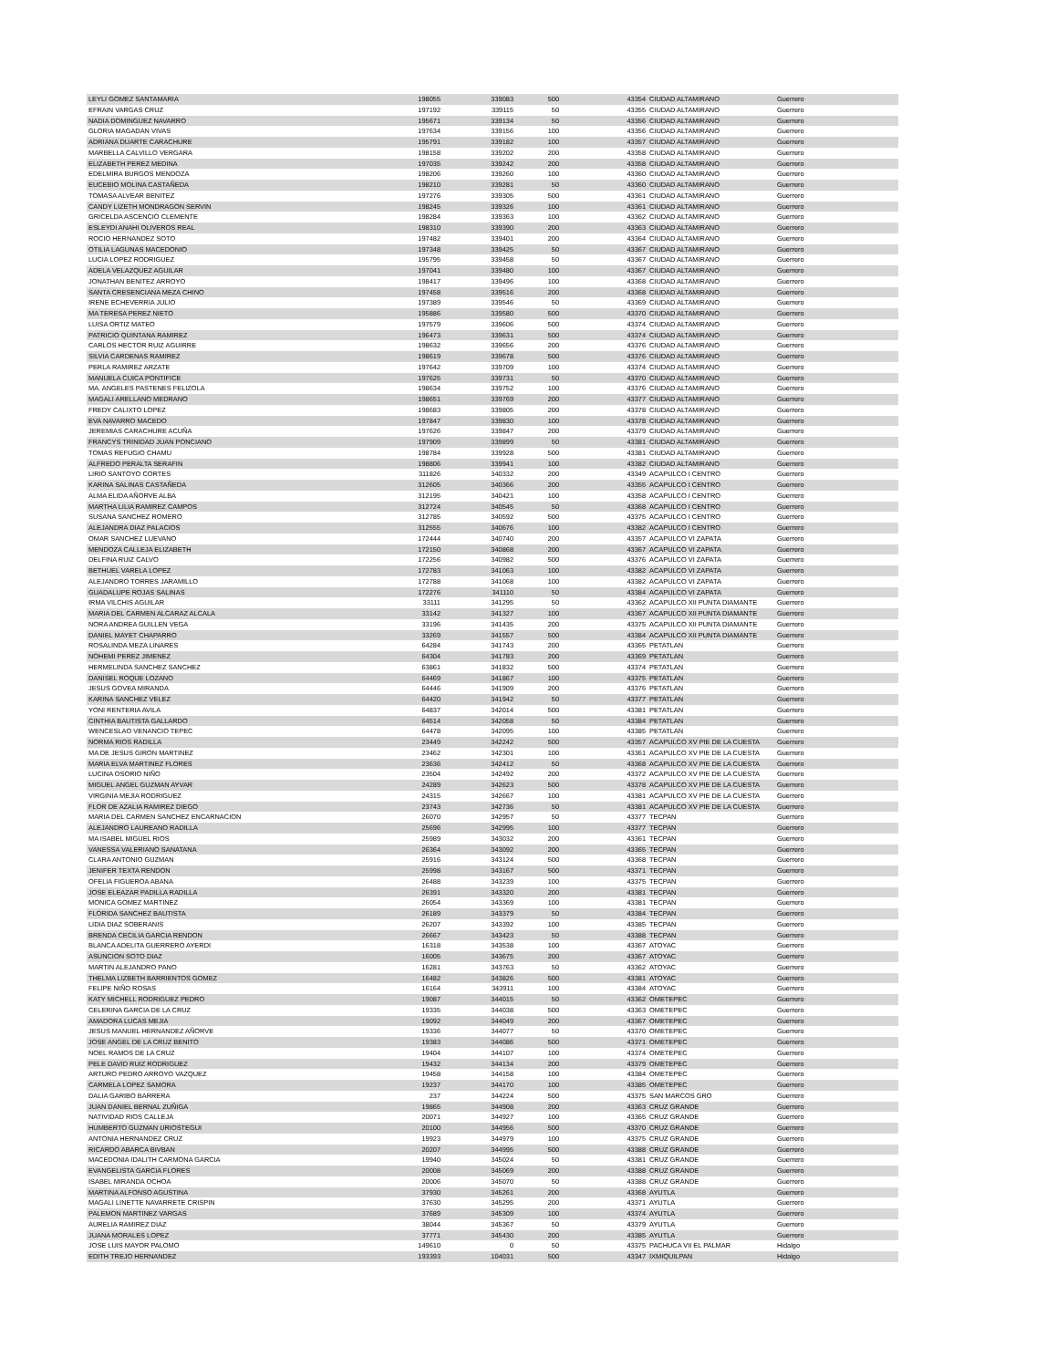| LEYLI GOMEZ SANTAMARIA | 198055 | 339083 | 500 | 43354 | CIUDAD ALTAMIRANO | Guerrero |
| EFRAIN VARGAS CRUZ | 197192 | 339115 | 50 | 43355 | CIUDAD ALTAMIRANO | Guerrero |
| NADIA DOMINGUEZ NAVARRO | 195671 | 339134 | 50 | 43356 | CIUDAD ALTAMIRANO | Guerrero |
| GLORIA MAGADAN VIVAS | 197634 | 339156 | 100 | 43356 | CIUDAD ALTAMIRANO | Guerrero |
| ADRIANA DUARTE CARACHURE | 195791 | 339182 | 100 | 43357 | CIUDAD ALTAMIRANO | Guerrero |
| MARBELLA CALVILLO VERGARA | 198158 | 339202 | 200 | 43358 | CIUDAD ALTAMIRANO | Guerrero |
| ELIZABETH PEREZ MEDINA | 197035 | 339242 | 200 | 43358 | CIUDAD ALTAMIRANO | Guerrero |
| EDELMIRA BURGOS MENDOZA | 198206 | 339260 | 100 | 43360 | CIUDAD ALTAMIRANO | Guerrero |
| EUCEBIO MOLINA CASTAÑEDA | 198210 | 339281 | 50 | 43360 | CIUDAD ALTAMIRANO | Guerrero |
| TOMASA ALVEAR BENITEZ | 197276 | 339305 | 500 | 43361 | CIUDAD ALTAMIRANO | Guerrero |
| CANDY LIZETH MONDRAGON SERVIN | 198245 | 339326 | 100 | 43361 | CIUDAD ALTAMIRANO | Guerrero |
| GRICELDA ASCENCIO CLEMENTE | 198284 | 339363 | 100 | 43362 | CIUDAD ALTAMIRANO | Guerrero |
| ESLEYDI ANAHI OLIVEROS REAL | 198310 | 339390 | 200 | 43363 | CIUDAD ALTAMIRANO | Guerrero |
| ROCIO HERNANDEZ SOTO | 197482 | 339401 | 200 | 43364 | CIUDAD ALTAMIRANO | Guerrero |
| OTILIA LAGUNAS MACEDONIO | 197348 | 339425 | 50 | 43367 | CIUDAD ALTAMIRANO | Guerrero |
| LUCIA LOPEZ RODRIGUEZ | 195795 | 339458 | 50 | 43367 | CIUDAD ALTAMIRANO | Guerrero |
| ADELA VELAZQUEZ AGUILAR | 197041 | 339480 | 100 | 43367 | CIUDAD ALTAMIRANO | Guerrero |
| JONATHAN BENITEZ ARROYO | 198417 | 339496 | 100 | 43368 | CIUDAD ALTAMIRANO | Guerrero |
| SANTA CRESENCIANA MEZA CHINO | 197458 | 339516 | 200 | 43368 | CIUDAD ALTAMIRANO | Guerrero |
| IRENE ECHEVERRIA JULIO | 197389 | 339546 | 50 | 43369 | CIUDAD ALTAMIRANO | Guerrero |
| MA TERESA PEREZ NIETO | 195886 | 339580 | 500 | 43370 | CIUDAD ALTAMIRANO | Guerrero |
| LUISA ORTIZ MATEO | 197579 | 339606 | 500 | 43374 | CIUDAD ALTAMIRANO | Guerrero |
| PATRICIO QUINTANA RAMIREZ | 196473 | 339631 | 500 | 43374 | CIUDAD ALTAMIRANO | Guerrero |
| CARLOS HECTOR RUIZ AGUIRRE | 198632 | 339656 | 200 | 43376 | CIUDAD ALTAMIRANO | Guerrero |
| SILVIA CARDENAS RAMIREZ | 198619 | 339678 | 500 | 43376 | CIUDAD ALTAMIRANO | Guerrero |
| PERLA RAMIREZ ARZATE | 197642 | 339709 | 100 | 43374 | CIUDAD ALTAMIRANO | Guerrero |
| MANUELA CUICA PONTIFICE | 197625 | 339731 | 50 | 43370 | CIUDAD ALTAMIRANO | Guerrero |
| MA. ANGELES PASTENES FELIZOLA | 198634 | 339752 | 100 | 43376 | CIUDAD ALTAMIRANO | Guerrero |
| MAGALI ARELLANO MEDRANO | 198651 | 339769 | 200 | 43377 | CIUDAD ALTAMIRANO | Guerrero |
| FREDY CALIXTO LOPEZ | 198683 | 339805 | 200 | 43378 | CIUDAD ALTAMIRANO | Guerrero |
| EVA NAVARRO MACEDO | 197847 | 339830 | 100 | 43378 | CIUDAD ALTAMIRANO | Guerrero |
| JEREMIAS CARACHURE ACUÑA | 197626 | 339847 | 200 | 43379 | CIUDAD ALTAMIRANO | Guerrero |
| FRANCYS TRINIDAD JUAN PONCIANO | 197909 | 339899 | 50 | 43381 | CIUDAD ALTAMIRANO | Guerrero |
| TOMAS REFUGIO CHAMU | 198784 | 339928 | 500 | 43381 | CIUDAD ALTAMIRANO | Guerrero |
| ALFREDO PERALTA SERAFIN | 198806 | 339941 | 100 | 43382 | CIUDAD ALTAMIRANO | Guerrero |
| LIRIO SANTOYO CORTES | 311826 | 340332 | 200 | 43349 | ACAPULCO I CENTRO | Guerrero |
| KARINA SALINAS CASTAÑEDA | 312605 | 340366 | 200 | 43355 | ACAPULCO I CENTRO | Guerrero |
| ALMA ELIDA AÑORVE ALBA | 312195 | 340421 | 100 | 43358 | ACAPULCO I CENTRO | Guerrero |
| MARTHA LILIA RAMIREZ CAMPOS | 312724 | 340545 | 50 | 43368 | ACAPULCO I CENTRO | Guerrero |
| SUSANA SANCHEZ ROMERO | 312785 | 340592 | 500 | 43375 | ACAPULCO I CENTRO | Guerrero |
| ALEJANDRA DIAZ PALACIOS | 312555 | 340676 | 100 | 43382 | ACAPULCO I CENTRO | Guerrero |
| OMAR SANCHEZ LUEVANO | 172444 | 340740 | 200 | 43357 | ACAPULCO VI ZAPATA | Guerrero |
| MENDOZA CALLEJA ELIZABETH | 172150 | 340868 | 200 | 43367 | ACAPULCO VI ZAPATA | Guerrero |
| DELFINA RUIZ CALVO | 172256 | 340982 | 500 | 43376 | ACAPULCO VI ZAPATA | Guerrero |
| BETHUEL VARELA LOPEZ | 172783 | 341063 | 100 | 43382 | ACAPULCO VI ZAPATA | Guerrero |
| ALEJANDRO TORRES JARAMILLO | 172788 | 341068 | 100 | 43382 | ACAPULCO VI ZAPATA | Guerrero |
| GUADALUPE ROJAS SALINAS | 172276 | 341110 | 50 | 43384 | ACAPULCO VI ZAPATA | Guerrero |
| IRMA VILCHIS AGUILAR | 33111 | 341295 | 50 | 43362 | ACAPULCO XII PUNTA DIAMANTE | Guerrero |
| MARIA DEL CARMEN ALCARAZ ALCALA | 33142 | 341327 | 100 | 43367 | ACAPULCO XII PUNTA DIAMANTE | Guerrero |
| NORA ANDREA GUILLEN VEGA | 33196 | 341435 | 200 | 43375 | ACAPULCO XII PUNTA DIAMANTE | Guerrero |
| DANIEL MAYET CHAPARRO | 33269 | 341557 | 500 | 43384 | ACAPULCO XII PUNTA DIAMANTE | Guerrero |
| ROSALINDA MEZA LINARES | 64284 | 341743 | 200 | 43365 | PETATLAN | Guerrero |
| NOHEMI PEREZ JIMENEZ | 64304 | 341783 | 200 | 43369 | PETATLAN | Guerrero |
| HERMELINDA SANCHEZ SANCHEZ | 63861 | 341832 | 500 | 43374 | PETATLAN | Guerrero |
| DANISEL ROQUE LOZANO | 64469 | 341867 | 100 | 43375 | PETATLAN | Guerrero |
| JESUS GOVEA MIRANDA | 64446 | 341909 | 200 | 43376 | PETATLAN | Guerrero |
| KARINA SANCHEZ VELEZ | 64420 | 341942 | 50 | 43377 | PETATLAN | Guerrero |
| YONI RENTERIA AVILA | 64837 | 342014 | 500 | 43381 | PETATLAN | Guerrero |
| CINTHIA BAUTISTA GALLARDO | 64514 | 342058 | 50 | 43384 | PETATLAN | Guerrero |
| WENCESLAO VENANCIO TEPEC | 64478 | 342095 | 100 | 43385 | PETATLAN | Guerrero |
| NORMA RIOS RADILLA | 23449 | 342242 | 500 | 43357 | ACAPULCO XV PIE DE LA CUESTA | Guerrero |
| MA DE JESUS GIRON MARTINEZ | 23462 | 342301 | 100 | 43361 | ACAPULCO XV PIE DE LA CUESTA | Guerrero |
| MARIA ELVA MARTINEZ FLORES | 23636 | 342412 | 50 | 43368 | ACAPULCO XV PIE DE LA CUESTA | Guerrero |
| LUCINA OSORIO NIÑO | 23504 | 342492 | 200 | 43372 | ACAPULCO XV PIE DE LA CUESTA | Guerrero |
| MIGUEL ANGEL GUZMAN AYVAR | 24289 | 342623 | 500 | 43378 | ACAPULCO XV PIE DE LA CUESTA | Guerrero |
| VIRGINIA MEJIA RODRIGUEZ | 24315 | 342667 | 100 | 43381 | ACAPULCO XV PIE DE LA CUESTA | Guerrero |
| FLOR DE AZALIA RAMIREZ DIEGO | 23743 | 342736 | 50 | 43381 | ACAPULCO XV PIE DE LA CUESTA | Guerrero |
| MARIA DEL CARMEN SANCHEZ ENCARNACION | 26070 | 342957 | 50 | 43377 | TECPAN | Guerrero |
| ALEJANDRO LAUREANO RADILLA | 25696 | 342995 | 100 | 43377 | TECPAN | Guerrero |
| MA ISABEL MIGUEL RIOS | 25989 | 343032 | 200 | 43361 | TECPAN | Guerrero |
| VANESSA VALERIANO SANATANA | 26364 | 343092 | 200 | 43365 | TECPAN | Guerrero |
| CLARA ANTONIO GUZMAN | 25916 | 343124 | 500 | 43368 | TECPAN | Guerrero |
| JENIFER TEXTA RENDON | 25998 | 343167 | 500 | 43371 | TECPAN | Guerrero |
| OFELIA FIGUEROA ABANA | 26488 | 343239 | 100 | 43375 | TECPAN | Guerrero |
| JOSE ELEAZAR PADILLA RADILLA | 26391 | 343320 | 200 | 43381 | TECPAN | Guerrero |
| MONICA GOMEZ MARTINEZ | 26054 | 343369 | 100 | 43381 | TECPAN | Guerrero |
| FLORIDA SANCHEZ BAUTISTA | 26189 | 343379 | 50 | 43384 | TECPAN | Guerrero |
| LIDIA DIAZ SOBERANIS | 26207 | 343392 | 100 | 43385 | TECPAN | Guerrero |
| BRENDA CECILIA GARCIA RENDON | 26667 | 343423 | 50 | 43388 | TECPAN | Guerrero |
| BLANCA ADELITA GUERRERO AYERDI | 16318 | 343538 | 100 | 43367 | ATOYAC | Guerrero |
| ASUNCION SOTO DIAZ | 16005 | 343675 | 200 | 43367 | ATOYAC | Guerrero |
| MARTIN ALEJANDRO PANO | 16281 | 343763 | 50 | 43362 | ATOYAC | Guerrero |
| THELMA LIZBETH BARRIENTOS GOMEZ | 16482 | 343826 | 500 | 43381 | ATOYAC | Guerrero |
| FELIPE NIÑO ROSAS | 16164 | 343911 | 100 | 43384 | ATOYAC | Guerrero |
| KATY MICHELL RODRIGUEZ PEDRO | 19087 | 344015 | 50 | 43362 | OMETEPEC | Guerrero |
| CELERINA GARCIA DE LA CRUZ | 19335 | 344038 | 500 | 43363 | OMETEPEC | Guerrero |
| AMADORA LUCAS MEJIA | 19092 | 344049 | 200 | 43367 | OMETEPEC | Guerrero |
| JESUS MANUEL HERNANDEZ AÑORVE | 19336 | 344077 | 50 | 43370 | OMETEPEC | Guerrero |
| JOSE ANGEL DE LA CRUZ BENITO | 19383 | 344086 | 500 | 43371 | OMETEPEC | Guerrero |
| NOEL RAMOS DE LA CRUZ | 19404 | 344107 | 100 | 43374 | OMETEPEC | Guerrero |
| PELE DAVID RUIZ RODRIGUEZ | 19432 | 344134 | 200 | 43379 | OMETEPEC | Guerrero |
| ARTURO PEDRO ARROYO VAZQUEZ | 19458 | 344158 | 100 | 43384 | OMETEPEC | Guerrero |
| CARMELA LOPEZ SAMORA | 19237 | 344170 | 100 | 43385 | OMETEPEC | Guerrero |
| DALIA GARIBO BARRERA | 237 | 344224 | 500 | 43375 | SAN MARCOS GRO | Guerrero |
| JUAN DANIEL BERNAL ZUÑIGA | 19865 | 344908 | 200 | 43363 | CRUZ GRANDE | Guerrero |
| NATIVIDAD RIOS CALLEJA | 20071 | 344927 | 100 | 43365 | CRUZ GRANDE | Guerrero |
| HUMBERTO GUZMAN URIOSTEGUI | 20100 | 344956 | 500 | 43370 | CRUZ GRANDE | Guerrero |
| ANTONIA HERNANDEZ CRUZ | 19923 | 344979 | 100 | 43375 | CRUZ GRANDE | Guerrero |
| RICARDO ABARCA BIVBAN | 20207 | 344995 | 500 | 43388 | CRUZ GRANDE | Guerrero |
| MACEDONIA IDALITH CARMONA GARCIA | 19940 | 345024 | 50 | 43381 | CRUZ GRANDE | Guerrero |
| EVANGELISTA GARCIA FLORES | 20008 | 345069 | 200 | 43388 | CRUZ GRANDE | Guerrero |
| ISABEL MIRANDA OCHOA | 20006 | 345070 | 50 | 43388 | CRUZ GRANDE | Guerrero |
| MARTINA ALFONSO AGUSTINA | 37930 | 345261 | 200 | 43368 | AYUTLA | Guerrero |
| MAGALI LINETTE NAVARRETE CRISPIN | 37630 | 345295 | 200 | 43371 | AYUTLA | Guerrero |
| PALEMON MARTINEZ VARGAS | 37689 | 345309 | 100 | 43374 | AYUTLA | Guerrero |
| AURELIA RAMIREZ DIAZ | 38044 | 345367 | 50 | 43379 | AYUTLA | Guerrero |
| JUANA MORALES LOPEZ | 37771 | 345430 | 200 | 43385 | AYUTLA | Guerrero |
| JOSE LUIS MAYOR PALOMO | 149610 | 0 | 50 | 43375 | PACHUCA VII EL PALMAR | Hidalgo |
| EDITH TREJO HERNANDEZ | 193393 | 104031 | 500 | 43347 | IXMIQUILPAN | Hidalgo |